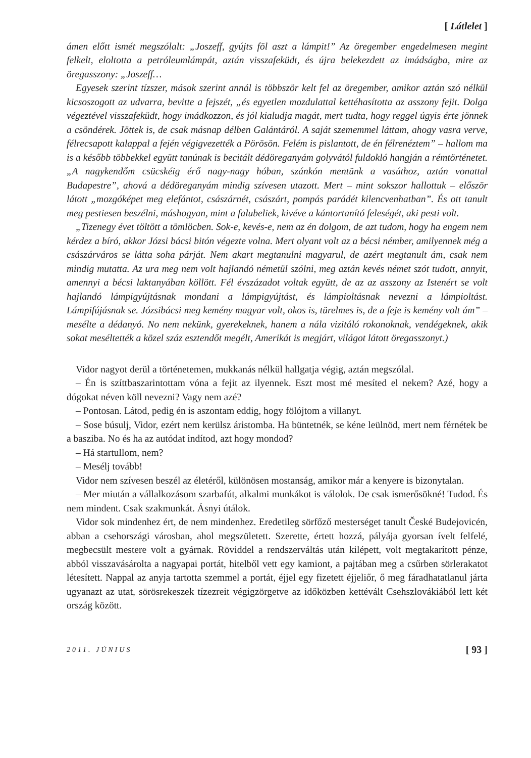[ Látlelet ]
ámen előtt ismét megszólalt: „Joszeff, gyújts föl aszt a lámpit!” Az öregember engedelmesen megint felkelt, eloltotta a petróleumlámpát, aztán visszafeküdt, és újra belekezdett az imádságba, mire az öregasszony: „Joszeff…
Egyesek szerint tízszer, mások szerint annál is többször kelt fel az öregember, amikor aztán szó nélkül kicsoszogott az udvarra, bevitte a fejszét, „és egyetlen mozdulattal kettéhasította az asszony fejit. Dolga végeztével visszafeküdt, hogy imádkozzon, és jól kialudja magát, mert tudta, hogy reggel úgyis érte jönnek a csöndérek. Jöttek is, de csak másnap délben Galántáról. A saját szememmel láttam, ahogy vasra verve, félrecsapott kalappal a fején végigvezették a Pörösön. Felém is pislantott, de én félrenéztem” – hallom ma is a később többekkel együtt tanúnak is becitált dédöreganyám golyvától fuldokló hangján a rémtörténetet. „A nagykendőm csücskéig érő nagy-nagy hóban, szánkón mentünk a vasúthoz, aztán vonattal Budapestre”, ahová a dédöreganyám mindig szívesen utazott. Mert – mint sokszor hallottuk – először látott „mozgóképet meg elefántot, császárnét, császárt, pompás parádét kilencvenhatban”. És ott tanult meg pestiesen beszélni, máshogyan, mint a falubeliek, kivéve a kántortanító feleségét, aki pesti volt.
„Tizenegy évet töltött a tömlöcben. Sok-e, kevés-e, nem az én dolgom, de azt tudom, hogy ha engem nem kérdez a bíró, akkor Józsi bácsi bitón végezte volna. Mert olyant volt az a bécsi némber, amilyennek még a császárváros se látta soha párját. Nem akart megtanulni magyarul, de azért megtanult ám, csak nem mindig mutatta. Az ura meg nem volt hajlandó németül szólni, meg aztán kevés német szót tudott, annyit, amennyi a bécsi laktanyában köllött. Fél évszázadot voltak együtt, de az az asszony az Istenért se volt hajlandó lámpigyújtásnak mondani a lámpigyújtást, és lámpioltásnak nevezni a lámpioltást. Lámpifújásnak se. Józsibácsi meg kemény magyar volt, okos is, türelmes is, de a feje is kemény volt ám” – mesélte a dédanyó. No nem nekünk, gyerekeknek, hanem a nála vizitáló rokonoknak, vendégeknek, akik sokat meséltették a közel száz esztendőt megélt, Amerikát is megjárt, világot látott öregasszonyt.)
Vidor nagyot derül a történetemen, mukkanás nélkül hallgatja végig, aztán megszólal.
– Én is szíttbaszarintottam vóna a fejit az ilyennek. Eszt most mé mesíted el nekem? Azé, hogy a dógokat néven köll nevezni? Vagy nem azé?
– Pontosan. Látod, pedig én is aszontam eddig, hogy fölójtom a villanyt.
– Sose búsulj, Vidor, ezért nem kerülsz áristomba. Ha büntetnék, se kéne leülnöd, mert nem férnétek be a basziba. No és ha az autódat indítod, azt hogy mondod?
– Há startullom, nem?
– Mesélj tovább!
Vidor nem szívesen beszél az életéről, különösen mostanság, amikor már a kenyere is bizonytalan.
– Mer miután a vállalkozásom szarbafút, alkalmi munkákot is válolok. De csak ismerősökné! Tudod. És nem mindent. Csak szakmunkát. Ásnyi útálok.
Vidor sok mindenhez ért, de nem mindenhez. Eredetileg sörfőző mesterséget tanult České Budejovicén, abban a csehországi városban, ahol megszületett. Szerette, értett hozzá, pályája gyorsan ívelt felfelé, megbecsült mestere volt a gyárnak. Röviddel a rendszerváltás után kilépett, volt megtakarított pénze, abból visszavásárolta a nagyapai portát, hitelből vett egy kamiont, a pajtában meg a csűrben sörlerakatot létesített. Nappal az anyja tartotta szemmel a portát, éjjel egy fizetett éjjeliőr, ő meg fáradhatatlanul járta ugyanazt az utat, sörösrekeszek tízezreit végigzörgetve az időközben kettévált Csehszlovákiából lett két ország között.
2011. JÚNIUS [ 93 ]